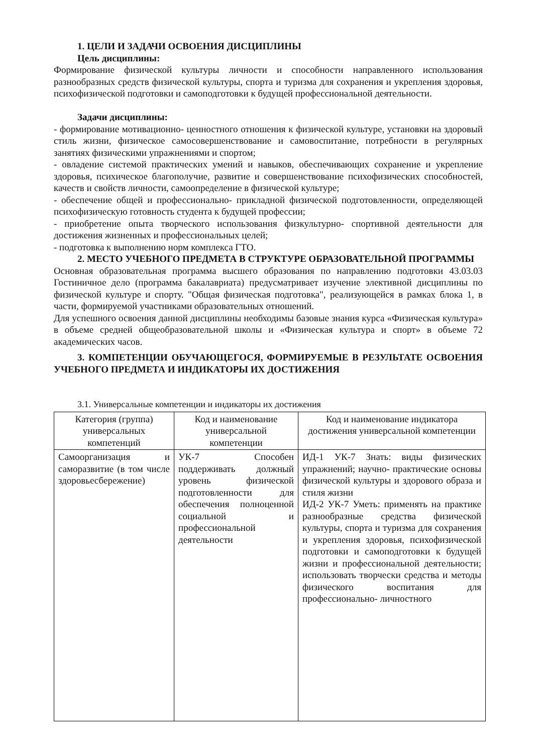1. ЦЕЛИ И ЗАДАЧИ ОСВОЕНИЯ ДИСЦИПЛИНЫ
Цель дисциплины:
Формирование физической культуры личности и способности направленного использования разнообразных средств физической культуры, спорта и туризма для сохранения и укрепления здоровья, психофизической подготовки и самоподготовки к будущей профессиональной деятельности.
Задачи дисциплины:
- формирование мотивационно- ценностного отношения к физической культуре, установки на здоровый стиль жизни, физическое самосовершенствование и самовоспитание, потребности в регулярных занятиях физическими упражнениями и спортом;
- овладение системой практических умений и навыков, обеспечивающих сохранение и укрепление здоровья, психическое благополучие, развитие и совершенствование психофизических способностей, качеств и свойств личности, самоопределение в физической культуре;
- обеспечение общей и профессионально- прикладной физической подготовленности, определяющей психофизическую готовность студента к будущей профессии;
- приобретение опыта творческого использования физкультурно- спортивной деятельности для достижения жизненных и профессиональных целей;
- подготовка к выполнению норм комплекса ГТО.
2. МЕСТО УЧЕБНОГО ПРЕДМЕТА В СТРУКТУРЕ ОБРАЗОВАТЕЛЬНОЙ ПРОГРАММЫ
Основная образовательная программа высшего образования по направлению подготовки 43.03.03 Гостиничное дело (программа бакалавриата) предусматривает изучение элективной дисциплины по физической культуре и спорту. "Общая физическая подготовка", реализующейся в рамках блока 1, в части, формируемой участниками образовательных отношений.
Для успешного освоения данной дисциплины необходимы базовые знания курса «Физическая культура» в объеме средней общеобразовательной школы и «Физическая культура и спорт» в объеме 72 академических часов.
3. КОМПЕТЕНЦИИ ОБУЧАЮЩЕГОСЯ, ФОРМИРУЕМЫЕ В РЕЗУЛЬТАТЕ ОСВОЕНИЯ УЧЕБНОГО ПРЕДМЕТА И ИНДИКАТОРЫ ИХ ДОСТИЖЕНИЯ
3.1. Универсальные компетенции и индикаторы их достижения
| Категория (группа) универсальных компетенций | Код и наименование универсальной компетенции | Код и наименование индикатора достижения универсальной компетенции |
| --- | --- | --- |
| Самоорганизация и саморазвитие (в том числе здоровьесбережение) | УК-7 Способен поддерживать должный уровень физической подготовленности для обеспечения полноценной социальной и профессиональной деятельности | ИД-1 УК-7 Знать: виды физических упражнений; научно- практические основы физической культуры и здорового образа и стиля жизни ИД-2 УК-7 Уметь: применять на практике разнообразные средства физической культуры, спорта и туризма для сохранения и укрепления здоровья, психофизической подготовки и самоподготовки к будущей жизни и профессиональной деятельности; использовать творчески средства и методы физического воспитания для профессионально- личностного |